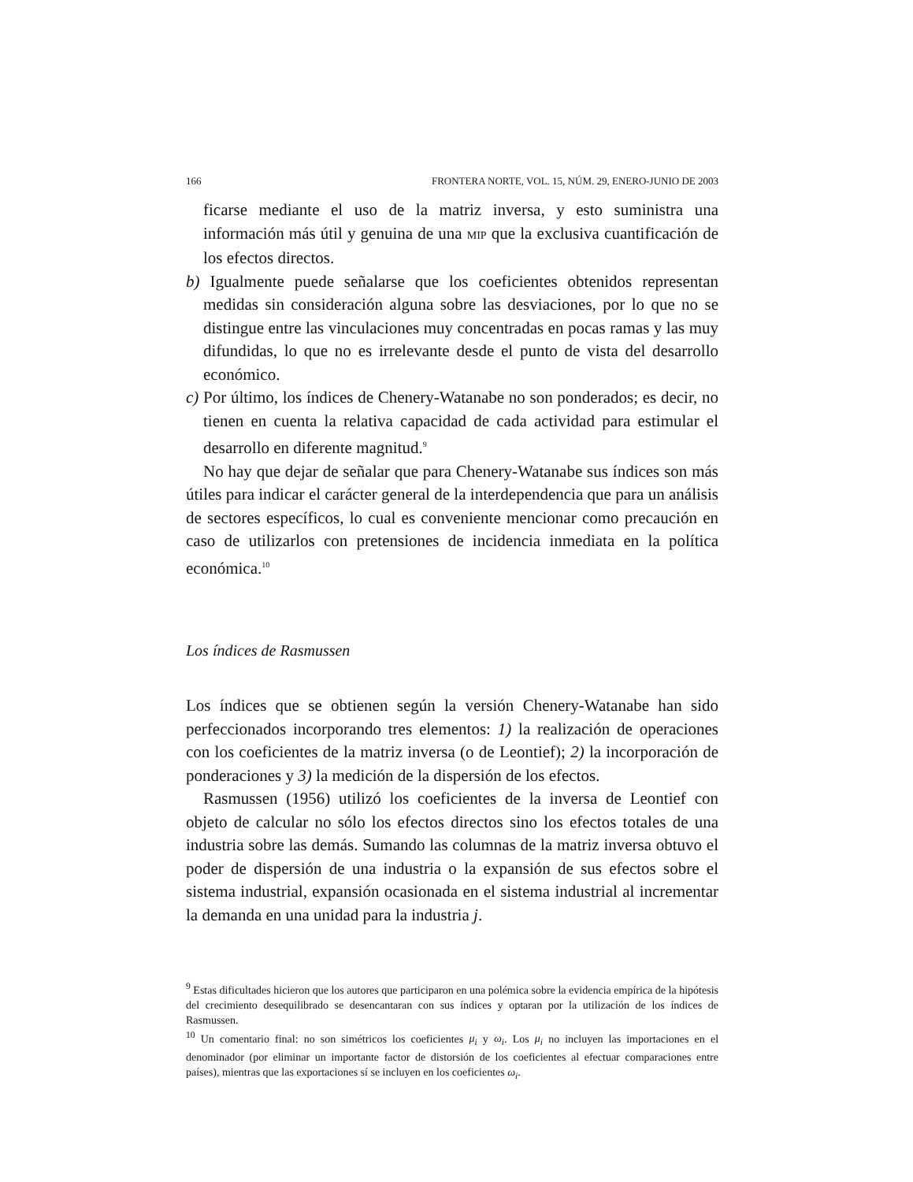166 FRONTERA NORTE, VOL. 15, NÚM. 29, ENERO-JUNIO DE 2003
ficarse mediante el uso de la matriz inversa, y esto suministra una información más útil y genuina de una MIP que la exclusiva cuantificación de los efectos directos.
b) Igualmente puede señalarse que los coeficientes obtenidos representan medidas sin consideración alguna sobre las desviaciones, por lo que no se distingue entre las vinculaciones muy concentradas en pocas ramas y las muy difundidas, lo que no es irrelevante desde el punto de vista del desarrollo económico.
c) Por último, los índices de Chenery-Watanabe no son ponderados; es decir, no tienen en cuenta la relativa capacidad de cada actividad para estimular el desarrollo en diferente magnitud.<sup>9</sup>
No hay que dejar de señalar que para Chenery-Watanabe sus índices son más útiles para indicar el carácter general de la interdependencia que para un análisis de sectores específicos, lo cual es conveniente mencionar como precaución en caso de utilizarlos con pretensiones de incidencia inmediata en la política económica.<sup>10</sup>
Los índices de Rasmussen
Los índices que se obtienen según la versión Chenery-Watanabe han sido perfeccionados incorporando tres elementos: 1) la realización de operaciones con los coeficientes de la matriz inversa (o de Leontief); 2) la incorporación de ponderaciones y 3) la medición de la dispersión de los efectos.
Rasmussen (1956) utilizó los coeficientes de la inversa de Leontief con objeto de calcular no sólo los efectos directos sino los efectos totales de una industria sobre las demás. Sumando las columnas de la matriz inversa obtuvo el poder de dispersión de una industria o la expansión de sus efectos sobre el sistema industrial, expansión ocasionada en el sistema industrial al incrementar la demanda en una unidad para la industria j.
<sup>9</sup> Estas dificultades hicieron que los autores que participaron en una polémica sobre la evidencia empírica de la hipótesis del crecimiento desequilibrado se desencantaran con sus índices y optaran por la utilización de los índices de Rasmussen.
<sup>10</sup> Un comentario final: no son simétricos los coeficientes μ<sub>i</sub> y ω<sub>i</sub>. Los μ<sub>i</sub> no incluyen las importaciones en el denominador (por eliminar un importante factor de distorsión de los coeficientes al efectuar comparaciones entre países), mientras que las exportaciones sí se incluyen en los coeficientes ω<sub>i</sub>.